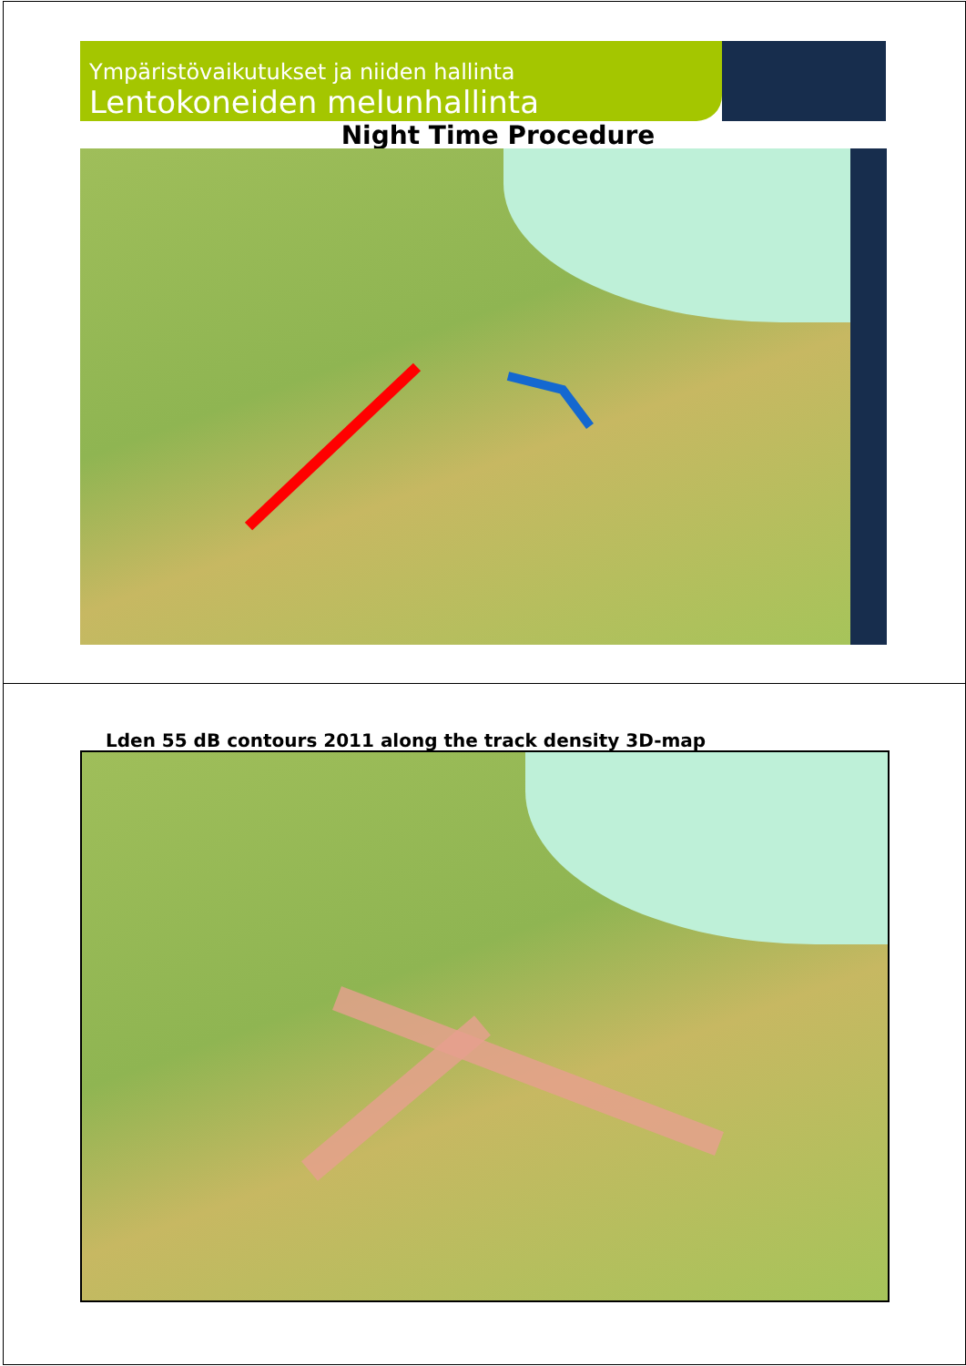Ympäristövaikutukset ja niiden hallinta
Lentokoneiden melunhallinta
Night Time Procedure
Lden 55 dB contours 2011 along the track density 3D-map